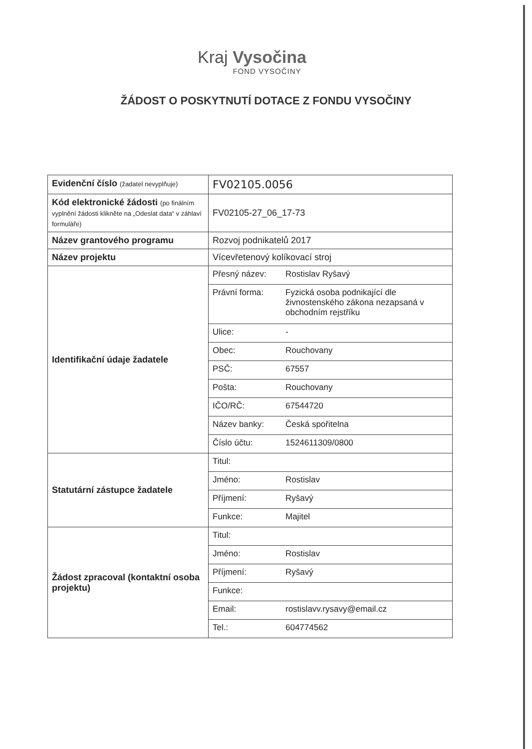Kraj Vysočina
FOND VYSOČINY
ŽÁDOST O POSKYTNUTÍ DOTACE Z FONDU VYSOČINY
| Evidenční číslo (žadatel nevyplňuje) | FV02105.0056 |
| Kód elektronické žádosti (po finálním vyplnění žádosti klikněte na „Odeslat data“ v záhlaví formuláře) | FV02105-27_06_17-73 |
| Název grantového programu | Rozvoj podnikatelů 2017 |
| Název projektu | Vícevřetenový kolíkovací stroj |
| Identifikační údaje žadatele | / Přesný název: / Rostislav Ryšavý / / Právní forma: / Fyzická osoba podnikající dle živnostenského zákona nezapsaná v obchodním rejstříku / / Ulice: / - / / Obec: / Rouchovany / / PSČ: / 67557 / / Pošta: / Rouchovany / / IČO/RČ: / 67544720 / / Název banky: / Česká spořitelna / / Číslo účtu: / 1524611309/0800 / |
| Statutární zástupce žadatele | / Titul: / / / Jméno: / Rostislav / / Příjmení: / Ryšavý / / Funkce: / Majitel / |
| Žádost zpracoval (kontaktní osoba projektu) | / Titul: / / / Jméno: / Rostislav / / Příjmení: / Ryšavý / / Funkce: / / / Email: / rostislavv.rysavy@email.cz / / Tel.: / 604774562 / |